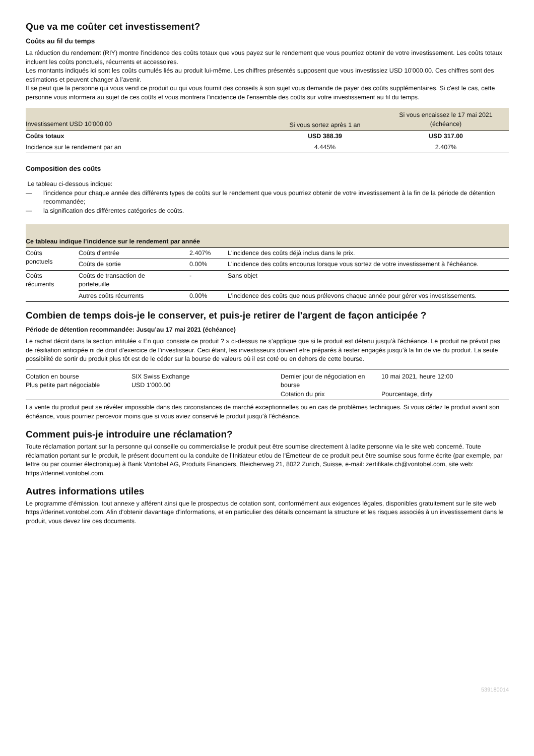Que va me coûter cet investissement?
Coûts au fil du temps
La réduction du rendement (RIY) montre l'incidence des coûts totaux que vous payez sur le rendement que vous pourriez obtenir de votre investissement. Les coûts totaux incluent les coûts ponctuels, récurrents et accessoires.
Les montants indiqués ici sont les coûts cumulés liés au produit lui-même. Les chiffres présentés supposent que vous investissiez USD 10'000.00. Ces chiffres sont des estimations et peuvent changer à l’avenir.
Il se peut que la personne qui vous vend ce produit ou qui vous fournit des conseils à son sujet vous demande de payer des coûts supplémentaires. Si c'est le cas, cette personne vous informera au sujet de ces coûts et vous montrera l'incidence de l'ensemble des coûts sur votre investissement au fil du temps.
| Investissement USD 10'000.00 | Si vous sortez après 1 an | Si vous encaissez le 17 mai 2021 (échéance) |
| --- | --- | --- |
| Coûts totaux | USD 388.39 | USD 317.00 |
| Incidence sur le rendement par an | 4.445% | 2.407% |
Composition des coûts
Le tableau ci-dessous indique:
— l'incidence pour chaque année des différents types de coûts sur le rendement que vous pourriez obtenir de votre investissement à la fin de la période de détention recommandée;
— la signification des différentes catégories de coûts.
| Ce tableau indique l’incidence sur le rendement par année | | | |
| --- | --- | --- | --- |
| Coûts ponctuels | Coûts d'entrée | 2.407% | L'incidence des coûts déjà inclus dans le prix. |
| | Coûts de sortie | 0.00% | L'incidence des coûts encourus lorsque vous sortez de votre investissement à l’échéance. |
| Coûts récurrents | Coûts de transaction de portefeuille | - | Sans objet |
| | Autres coûts récurrents | 0.00% | L’incidence des coûts que nous prélevons chaque année pour gérer vos investissements. |
Combien de temps dois-je le conserver, et puis-je retirer de l'argent de façon anticipée ?
Période de détention recommandée: Jusqu’au 17 mai 2021 (échéance)
Le rachat décrit dans la section intitulée « En quoi consiste ce produit ? » ci-dessus ne s’applique que si le produit est détenu jusqu’à l'échéance. Le produit ne prévoit pas de résiliation anticipée ni de droit d’exercice de l’investisseur. Ceci étant, les investisseurs doivent etre préparés à rester engagés jusqu’à la fin de vie du produit. La seule possibilité de sortir du produit plus tôt est de le céder sur la bourse de valeurs où il est coté ou en dehors de cette bourse.
| Cotation en bourse Plus petite part négociable | SIX Swiss Exchange USD 1'000.00 | Dernier jour de négociation en bourse Cotation du prix | 10 mai 2021, heure 12:00 Pourcentage, dirty |
La vente du produit peut se révéler impossible dans des circonstances de marché exceptionnelles ou en cas de problèmes techniques. Si vous cédez le produit avant son échéance, vous pourriez percevoir moins que si vous aviez conservé le produit jusqu’à l'échéance.
Comment puis-je introduire une réclamation?
Toute réclamation portant sur la personne qui conseille ou commercialise le produit peut être soumise directement à ladite personne via le site web concerné. Toute réclamation portant sur le produit, le présent document ou la conduite de l’Initiateur et/ou de l’Émetteur de ce produit peut être soumise sous forme écrite (par exemple, par lettre ou par courrier électronique) à Bank Vontobel AG, Produits Financiers, Bleicherweg 21, 8022 Zurich, Suisse, e-mail: zertifikate.ch@vontobel.com, site web: https://derinet.vontobel.com.
Autres informations utiles
Le programme d’émission, tout annexe y afférent ainsi que le prospectus de cotation sont, conformément aux exigences légales, disponibles gratuitement sur le site web https://derinet.vontobel.com. Afin d'obtenir davantage d'informations, et en particulier des détails concernant la structure et les risques associés à un investissement dans le produit, vous devez lire ces documents.
539180014